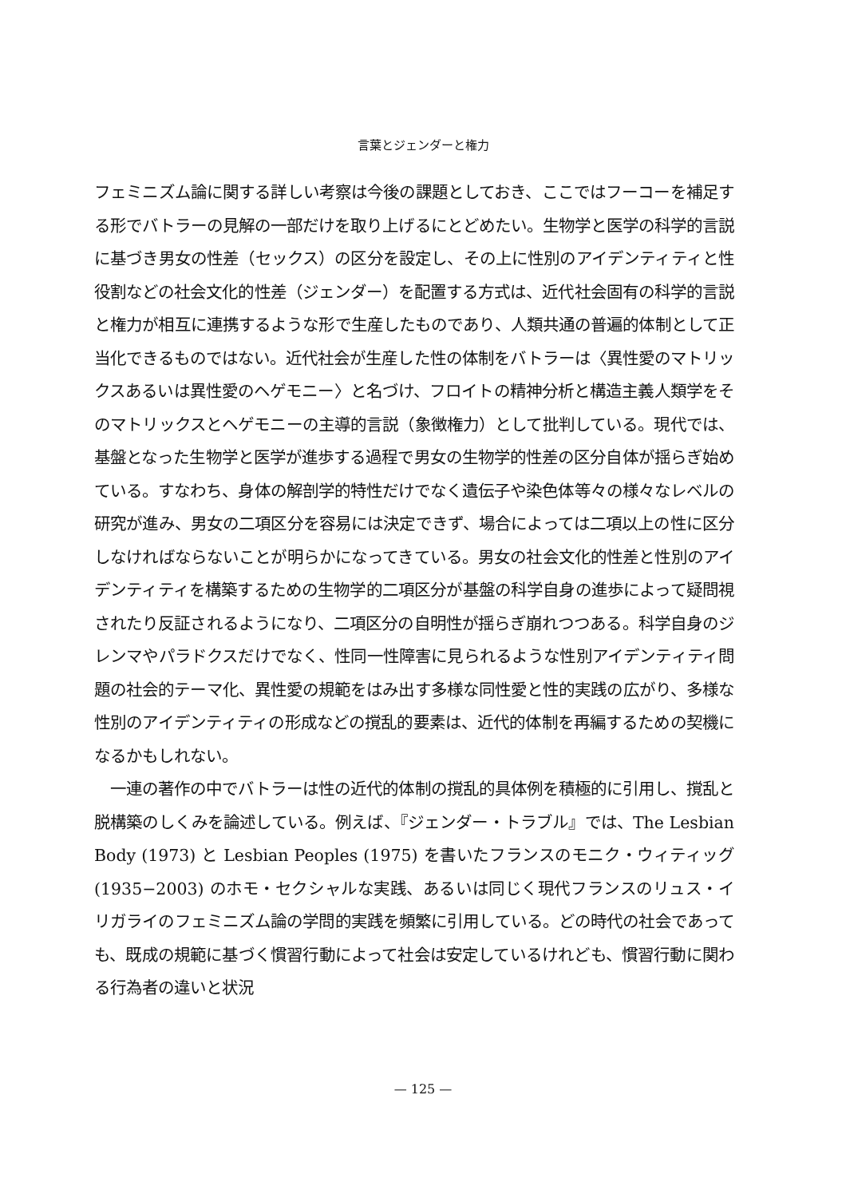言葉とジェンダーと権力
フェミニズム論に関する詳しい考察は今後の課題としておき、ここではフーコーを補足する形でバトラーの見解の一部だけを取り上げるにとどめたい。生物学と医学の科学的言説に基づき男女の性差（セックス）の区分を設定し、その上に性別のアイデンティティと性役割などの社会文化的性差（ジェンダー）を配置する方式は、近代社会固有の科学的言説と権力が相互に連携するような形で生産したものであり、人類共通の普遍的体制として正当化できるものではない。近代社会が生産した性の体制をバトラーは〈異性愛のマトリックスあるいは異性愛のヘゲモニー〉と名づけ、フロイトの精神分析と構造主義人類学をそのマトリックスとヘゲモニーの主導的言説（象徴権力）として批判している。現代では、基盤となった生物学と医学が進歩する過程で男女の生物学的性差の区分自体が揺らぎ始めている。すなわち、身体の解剖学的特性だけでなく遺伝子や染色体等々の様々なレベルの研究が進み、男女の二項区分を容易には決定できず、場合によっては二項以上の性に区分しなければならないことが明らかになってきている。男女の社会文化的性差と性別のアイデンティティを構築するための生物学的二項区分が基盤の科学自身の進歩によって疑問視されたり反証されるようになり、二項区分の自明性が揺らぎ崩れつつある。科学自身のジレンマやパラドクスだけでなく、性同一性障害に見られるような性別アイデンティティ問題の社会的テーマ化、異性愛の規範をはみ出す多様な同性愛と性的実践の広がり、多様な性別のアイデンティティの形成などの撹乱的要素は、近代的体制を再編するための契機になるかもしれない。
　一連の著作の中でバトラーは性の近代的体制の撹乱的具体例を積極的に引用し、撹乱と脱構築のしくみを論述している。例えば、『ジェンダー・トラブル』では、The Lesbian Body (1973) と Lesbian Peoples (1975) を書いたフランスのモニク・ウィティッグ (1935−2003) のホモ・セクシャルな実践、あるいは同じく現代フランスのリュス・イリガライのフェミニズム論の学問的実践を頻繁に引用している。どの時代の社会であっても、既成の規範に基づく慣習行動によって社会は安定しているけれども、慣習行動に関わる行為者の違いと状況
— 125 —